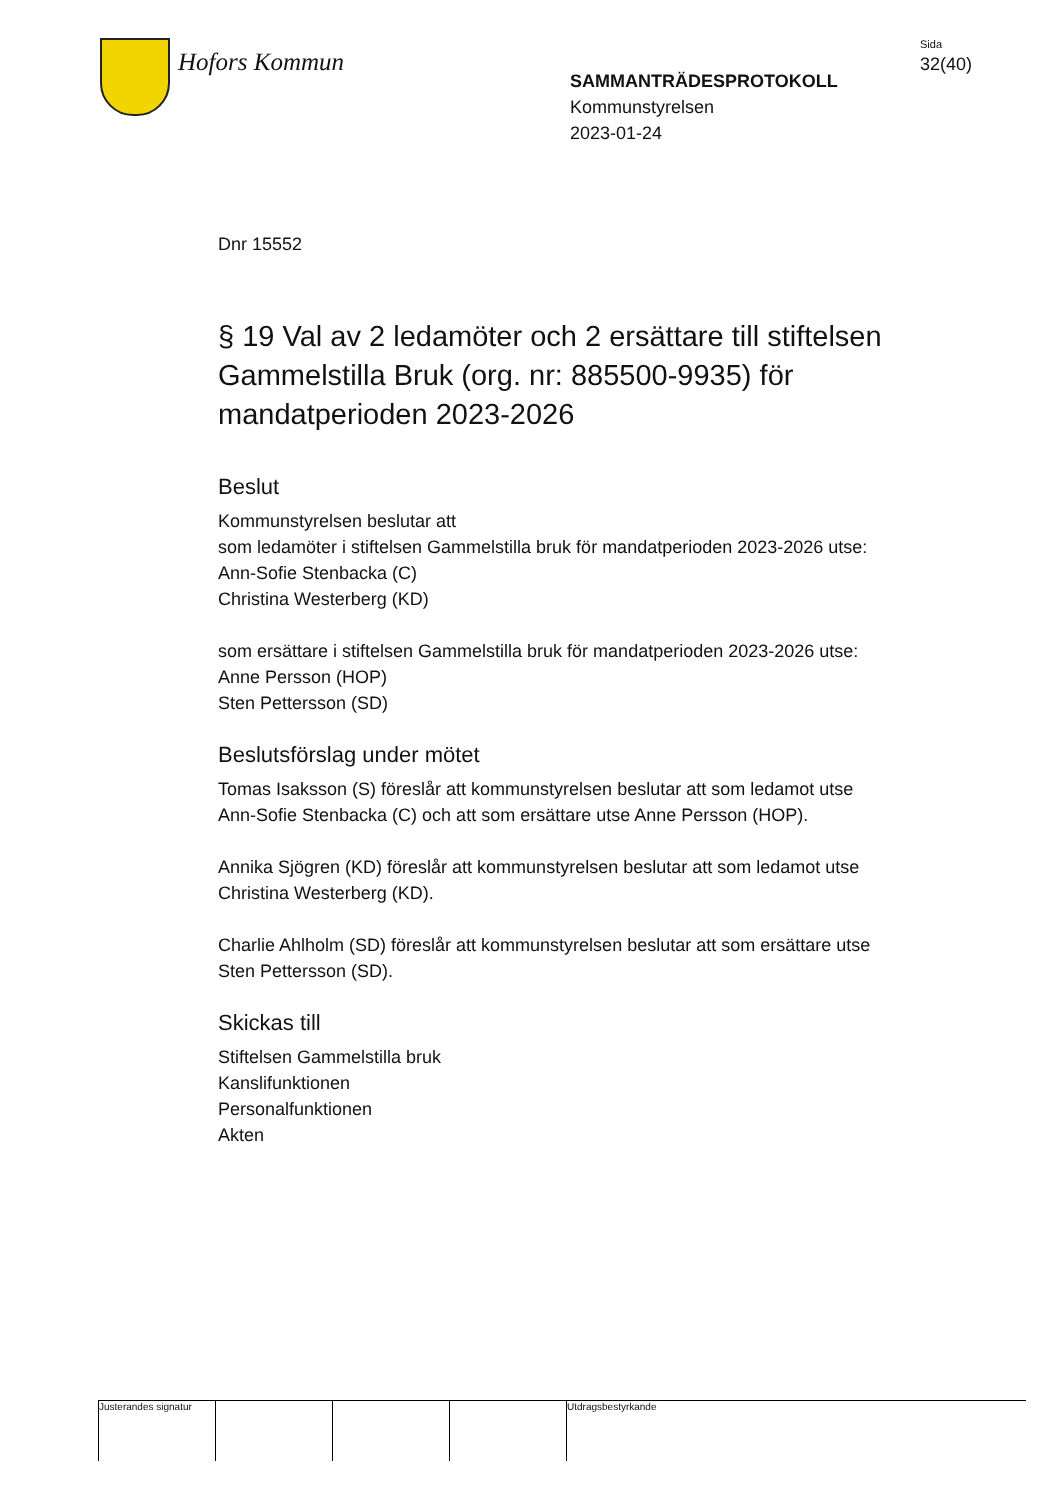Hofors Kommun
SAMMANTRÄDESPROTOKOLL
Kommunstyrelsen
2023-01-24
Sida
32(40)
Dnr 15552
§ 19 Val av 2 ledamöter och 2 ersättare till stiftelsen Gammelstilla Bruk (org. nr: 885500-9935) för mandatperioden 2023-2026
Beslut
Kommunstyrelsen beslutar att
som ledamöter i stiftelsen Gammelstilla bruk för mandatperioden 2023-2026 utse:
Ann-Sofie Stenbacka (C)
Christina Westerberg (KD)
som ersättare i stiftelsen Gammelstilla bruk för mandatperioden 2023-2026 utse:
Anne Persson (HOP)
Sten Pettersson (SD)
Beslutsförslag under mötet
Tomas Isaksson (S) föreslår att kommunstyrelsen beslutar att som ledamot utse Ann-Sofie Stenbacka (C) och att som ersättare utse Anne Persson (HOP).
Annika Sjögren (KD) föreslår att kommunstyrelsen beslutar att som ledamot utse Christina Westerberg (KD).
Charlie Ahlholm (SD) föreslår att kommunstyrelsen beslutar att som ersättare utse Sten Pettersson (SD).
Skickas till
Stiftelsen Gammelstilla bruk
Kanslifunktionen
Personalfunktionen
Akten
Justerandes signatur
Utdragsbestyrkande